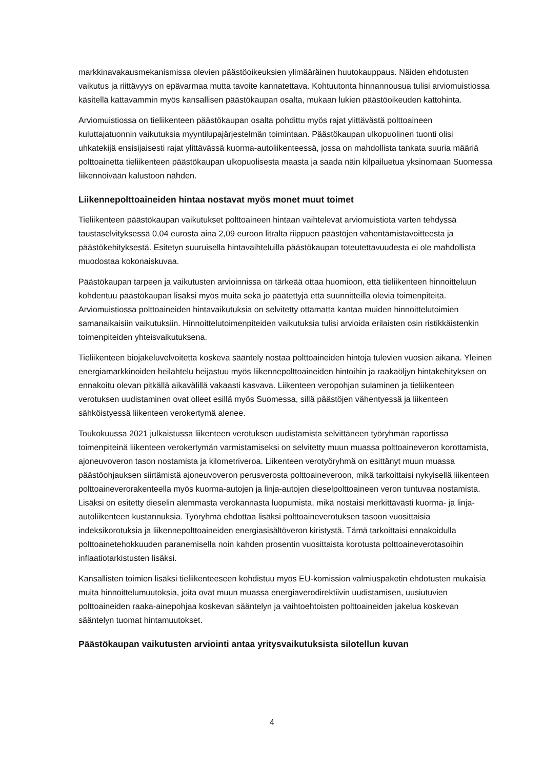markkinavakausmekanismissa olevien päästöoikeuksien ylimääräinen huutokauppaus. Näiden ehdotusten vaikutus ja riittävyys on epävarmaa mutta tavoite kannatettava. Kohtuutonta hinnannousua tulisi arviomuistiossa käsitellä kattavammin myös kansallisen päästökaupan osalta, mukaan lukien päästöoikeuden kattohinta.
Arviomuistiossa on tieliikenteen päästökaupan osalta pohdittu myös rajat ylittävästä polttoaineen kuluttajatuonnin vaikutuksia myyntilupajärjestelmän toimintaan. Päästökaupan ulkopuolinen tuonti olisi uhkatekijä ensisijaisesti rajat ylittävässä kuorma-autoliikenteessä, jossa on mahdollista tankata suuria määriä polttoainetta tieliikenteen päästökaupan ulkopuolisesta maasta ja saada näin kilpailuetua yksinomaan Suomessa liikennöivään kalustoon nähden.
Liikennepolttoaineiden hintaa nostavat myös monet muut toimet
Tieliikenteen päästökaupan vaikutukset polttoaineen hintaan vaihtelevat arviomuistiota varten tehdyssä taustaselvityksessä 0,04 eurosta aina 2,09 euroon litralta riippuen päästöjen vähentämistavoitteesta ja päästökehityksestä. Esitetyn suuruisella hintavaihteluilla päästökaupan toteutettavuudesta ei ole mahdollista muodostaa kokonaiskuvaa.
Päästökaupan tarpeen ja vaikutusten arvioinnissa on tärkeää ottaa huomioon, että tieliikenteen hinnoitteluun kohdentuu päästökaupan lisäksi myös muita sekä jo päätettyjä että suunnitteilla olevia toimenpiteitä. Arviomuistiossa polttoaineiden hintavaikutuksia on selvitetty ottamatta kantaa muiden hinnoittelutoimien samanaikaisiin vaikutuksiin. Hinnoittelutoimenpiteiden vaikutuksia tulisi arvioida erilaisten osin ristikkäistenkin toimenpiteiden yhteisvaikutuksena.
Tieliikenteen biojakeluvelvoitetta koskeva sääntely nostaa polttoaineiden hintoja tulevien vuosien aikana. Yleinen energiamarkkinoiden heilahtelu heijastuu myös liikennepolttoaineiden hintoihin ja raakaöljyn hintakehityksen on ennakoitu olevan pitkällä aikavälillä vakaasti kasvava. Liikenteen veropohjan sulaminen ja tieliikenteen verotuksen uudistaminen ovat olleet esillä myös Suomessa, sillä päästöjen vähentyessä ja liikenteen sähköistyessä liikenteen verokertymä alenee.
Toukokuussa 2021 julkaistussa liikenteen verotuksen uudistamista selvittäneen työryhmän raportissa toimenpiteinä liikenteen verokertymän varmistamiseksi on selvitetty muun muassa polttoaineveron korottamista, ajoneuvoveron tason nostamista ja kilometriveroa. Liikenteen verotyöryhmä on esittänyt muun muassa päästöohjauksen siirtämistä ajoneuvoveron perusverosta polttoaineveroon, mikä tarkoittaisi nykyisellä liikenteen polttoaineverorakenteella myös kuorma-autojen ja linja-autojen dieselpolttoaineen veron tuntuvaa nostamista. Lisäksi on esitetty dieselin alemmasta verokannasta luopumista, mikä nostaisi merkittävästi kuorma- ja linja-autoliikenteen kustannuksia. Työryhmä ehdottaa lisäksi polttoaineverotuksen tasoon vuosittaisia indeksikorotuksia ja liikennepolttoaineiden energiasisältöveron kiristystä. Tämä tarkoittaisi ennakoidulla polttoainetehokkuuden paranemisella noin kahden prosentin vuosittaista korotusta polttoaineverotasoihin inflaatiotarkistusten lisäksi.
Kansallisten toimien lisäksi tieliikenteeseen kohdistuu myös EU-komission valmiuspaketin ehdotusten mukaisia muita hinnoittelumuutoksia, joita ovat muun muassa energiaverodirektiivin uudistamisen, uusiutuvien polttoaineiden raaka-ainepohjaa koskevan sääntelyn ja vaihtoehtoisten polttoaineiden jakelua koskevan sääntelyn tuomat hintamuutokset.
Päästökaupan vaikutusten arviointi antaa yritysvaikutuksista silotellun kuvan
4